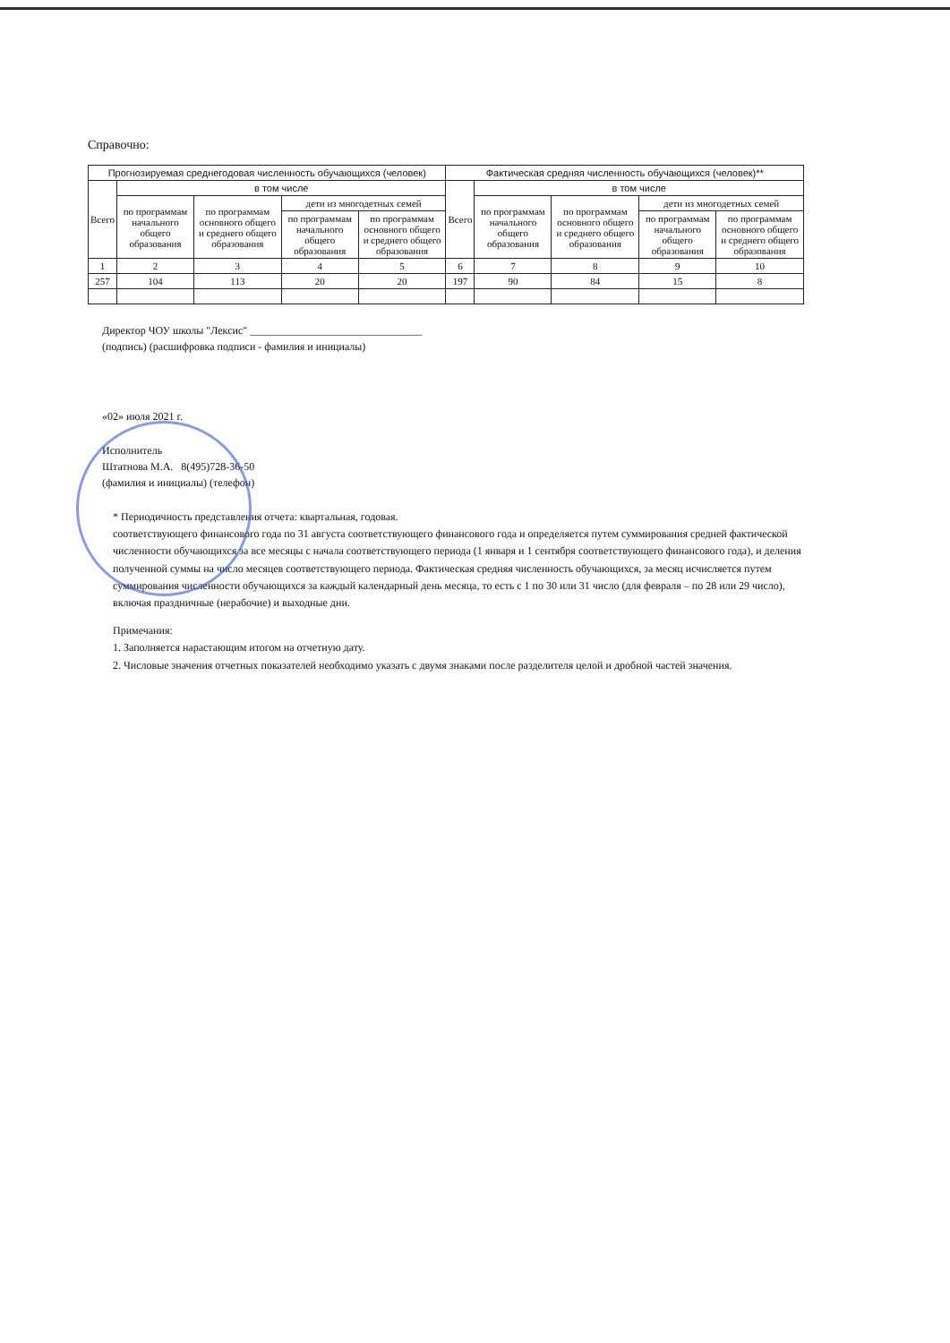Справочно:
| Прогнозируемая среднегодовая численность обучающихся (человек) | | | | | Фактическая средняя численность обучающихся (человек)** | | | | |
| --- | --- | --- | --- | --- | --- | --- | --- | --- | --- |
| Всего | в том числе | | | | Всего | в том числе | | | |
| | по программам начального общего образования | по программам основного общего и среднего общего образования | дети из многодетных семей | | | по программам начального общего образования | по программам основного общего и среднего общего образования | дети из многодетных семей | |
| | | | по программам начального общего образования | по программам основного общего и среднего общего образования | | | | по программам начального общего образования | по программам основного общего и среднего общего образования |
| 1 | 2 | 3 | 4 | 5 | 6 | 7 | 8 | 9 | 10 |
| 257 | 104 | 113 | 20 | 20 | 197 | 90 | 84 | 15 | 8 |
Директор ЧОУ школы "Лексис" ________________________________
(подпись) (расшифровка подписи - фамилия и инициалы)
«02» июля 2021 г.
Исполнитель
Штатнова М.А. 8(495)728-36-50
(фамилия и инициалы) (телефон)
* Периодичность представления отчета: квартальная, годовая.
соответствующего финансового года по 31 августа соответствующего финансового года и определяется путем суммирования средней фактической численности обучающихся за все месяцы с начала соответствующего периода (1 января и 1 сентября соответствующего финансового года), и деления полученной суммы на число месяцев соответствующего периода. Фактическая средняя численность обучающихся, за месяц исчисляется путем суммирования численности обучающихся за каждый календарный день месяца, то есть с 1 по 30 или 31 число (для февраля – по 28 или 29 число), включая праздничные (нерабочие) и выходные дни.
Примечания:
1. Заполняется нарастающим итогом на отчетную дату.
2. Числовые значения отчетных показателей необходимо указать с двумя знаками после разделителя целой и дробной частей значения.